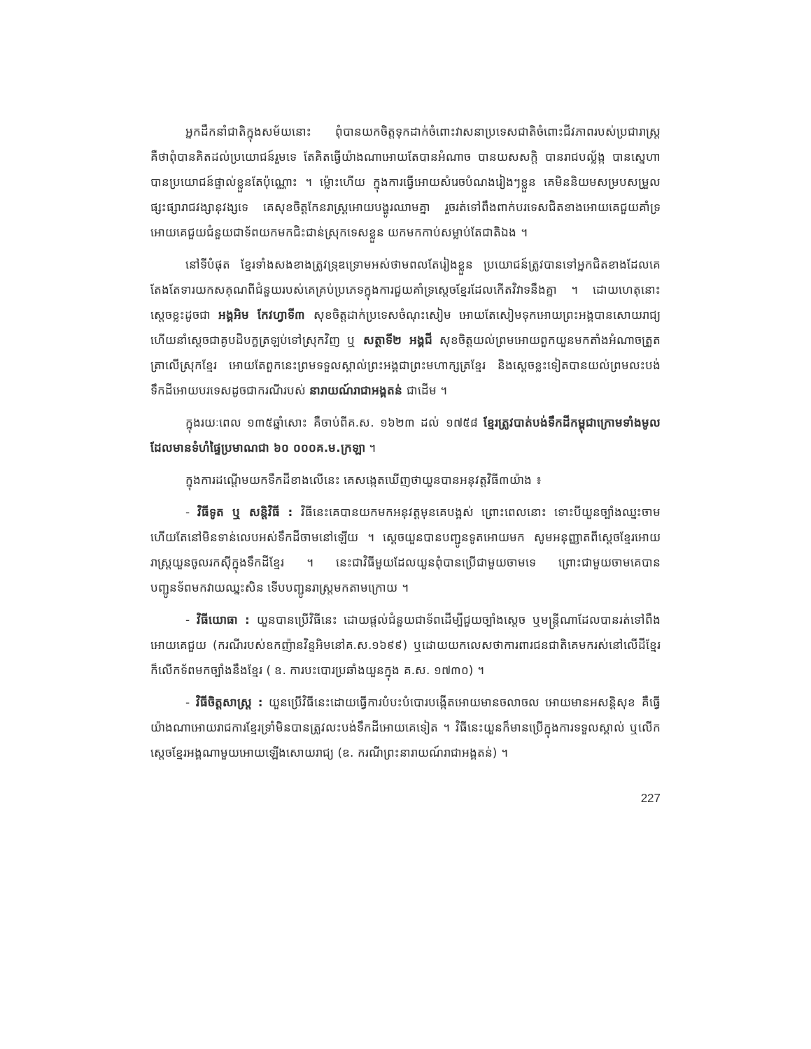អ្នកដឹកនាំជាតិក្នុងសម័យនោះ ពុំបានយកចិត្តទុកដាក់ចំពោះវាសនាប្រទេសជាតិចំពោះជីវភាពរបស់ប្រជារាស្ត្រ គឺថាពុំបានគិតដល់ប្រយោជន៍រួមទេ តែគិតធ្វើយ៉ាងណាអោយតែបានអំណាច បានយសសក្តិ បានរាជបល្ល័ង្ក បានស្នេហា បានប្រយោជន៍ផ្ទាល់ខ្លួនតែប៉ុណ្ណោះ ។ ម្ល៉ោះហើយ ក្នុងការធ្វើអោយសំរេចបំណងរៀងៗខ្លួន គេមិននិយមសម្របសម្រួលផ្សះផ្សារាជវង្សានុវង្សទេ គេសុខចិត្តកែនរាស្ត្រអោយបង្ហូរឈាមគ្នា រួចរត់ទៅពឹងពាក់បរទេសជិតខាងអោយគេជួយគាំទ្រ អោយគេជួយជំនួយជាទ័ពយកមកជិះជាន់ស្រុកទេសខ្លួន យកមកកាប់សម្លាប់តែជាតិឯង ។
នៅទីបំផុត ខ្មែរទាំងសងខាងត្រូវទ្រុឌទ្រោមអស់ថាមពលតែរៀងខ្លួន ប្រយោជន៍ត្រូវបានទៅអ្នកជិតខាងដែលគេតែងតែទារយកសគុណពីជំនួយរបស់គេគ្រប់ប្រភេទក្នុងការជួយគាំទ្រស្តេចខ្មែរដែលកើតវិវាទនឹងគ្នា ។ ដោយហេតុនោះ ស្តេចខ្លះដូចជា អង្គអិម កែវហ្វាទី៣ សុខចិត្តដាក់ប្រទេសចំណុះសៀម អោយតែសៀមទុកអោយព្រះអង្គបានសោយរាជ្យហើយនាំស្តេចជាគូបដិបក្ខត្រឡប់ទៅស្រុកវិញ ឬ សត្ថាទី២ អង្គជី សុខចិត្តយល់ព្រមអោយពួកយួនមកតាំងអំណាចត្រួតត្រាលើស្រុកខ្មែរ អោយតែពួកនេះព្រមទទួលស្គាល់ព្រះអង្គជាព្រះមហាក្សត្រខ្មែរ និងស្តេចខ្លះទៀតបានយល់ព្រមលះបង់ទឹកដីអោយបរទេសដូចជាករណីរបស់ នារាយណ៍រាជាអង្គតន់ ជាដើម ។
ក្នុងរយៈពេល ១៣៥ឆ្នាំសោះ គឺចាប់ពីគ.ស. ១៦២៣ ដល់ ១៧៥៨ ខ្មែរត្រូវបាត់បង់ទឹកដីកម្ពុជាក្រោមទាំងមូល ដែលមានទំហំផ្ទៃប្រមាណជា ៦០ ០០០គ.ម.ក្រឡា ។
ក្នុងការដណ្តើមយកទឹកដីខាងលើនេះ គេសង្កេតឃើញថាយួនបានអនុវត្តវិធី៣យ៉ាង ៖
- វិធីទូត ឬ សន្តិវិធី : វិធីនេះគេបានយកមកអនុវត្តមុនគេបង្អស់ ព្រោះពេលនោះ ទោះបីយួនច្បាំងឈ្នះចាមហើយតែនៅមិនទាន់លេបអស់ទឹកដីចាមនៅឡើយ ។ ស្តេចយួនបានបញ្ជូនទូតអោយមក សូមអនុញ្ញាតពីស្តេចខ្មែរអោយរាស្ត្រយួនចូលរកស៊ីក្នុងទឹកដីខ្មែរ ។ នេះជាវិធីមួយដែលយួនពុំបានប្រើជាមួយចាមទេ ព្រោះជាមួយចាមគេបានបញ្ជូនទ័ពមកវាយឈ្នះសិន ទើបបញ្ជូនរាស្ត្រមកតាមក្រោយ ។
- វិធីយោធា : យួនបានប្រើវិធីនេះ ដោយផ្តល់ជំនួយជាទ័ពដើម្បីជួយច្បាំងស្តេច ឬមន្ត្រីណាដែលបានរត់ទៅពឹងអោយគេជួយ (ករណីរបស់ឧកញ៉ានវិន្ទអិមនៅគ.ស.១៦៩៩) ឬដោយយកលេសថាការពារជនជាតិគេមករស់នៅលើដីខ្មែរក៏លើកទ័ពមកច្បាំងនឹងខ្មែរ ( ឧ. ការបះបោរប្រឆាំងយួនក្នុង គ.ស. ១៧៣០) ។
- វិធីចិត្តសាស្ត្រ : យួនប្រើវិធីនេះដោយធ្វើការបំបះបំបោរបង្កើតអោយមានចលាចល អោយមានអសន្តិសុខ គឺធ្វើយ៉ាងណាអោយរាជការខ្មែរទ្រាំមិនបានត្រូវលះបង់ទឹកដីអោយគេទៀត ។ វិធីនេះយួនក៏មានប្រើក្នុងការទទួលស្គាល់ ឬលើកស្តេចខ្មែរអង្គណាមួយអោយឡើងសោយរាជ្យ (ឧ. ករណីព្រះនារាយណ៍រាជាអង្គតន់) ។
227